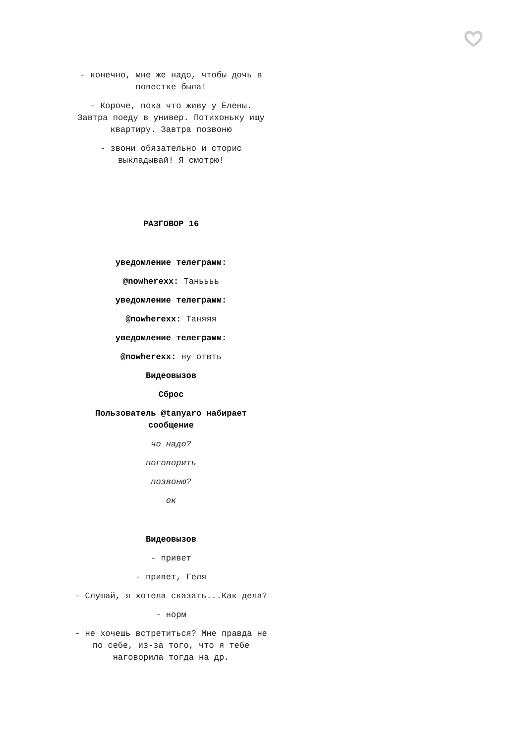- конечно, мне же надо, чтобы дочь в повестке была!
- Короче, пока что живу у Елены. Завтра поеду в универ. Потихоньку ищу квартиру. Завтра позвоню
- звони обязательно и сторис выкладывай! Я смотрю!
РАЗГОВОР 16
уведомление телеграмм:
@nowherexx: Таньььь
уведомление телеграмм:
@nowherexx: Таняяя
уведомление телеграмм:
@nowherexx: ну отвть
Видеовызов
Сброс
Пользователь @tanyaro набирает сообщение
чо надо?
поговорить
позвоню?
ок
Видеовызов
- привет
- привет, Геля
- Слушай, я хотела сказать...Как дела?
- норм
- не хочешь встретиться? Мне правда не по себе, из-за того, что я тебе наговорила тогда на др.